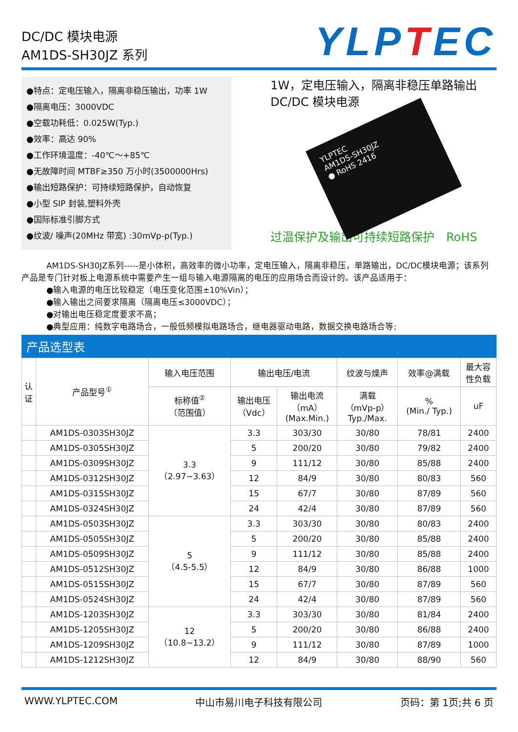DC/DC 模块电源
AM1DS-SH30JZ 系列
YLPTEC
●特点：定电压输入，隔离非稳压输出，功率 1W
●隔离电压：3000VDC
●空载功耗低：0.025W(Typ.)
●效率：高达 90%
●工作环境温度：-40℃～+85℃
●无故障时间 MTBF≥350 万小时(3500000Hrs)
●输出短路保护：可持续短路保护，自动恢复
●小型 SIP 封装,塑料外壳
●国际标准引脚方式
●纹波/ 噪声(20MHz 带宽) :30mVp-p(Typ.)
1W，定电压输入，隔离非稳压单路输出
DC/DC 模块电源
YLPTEC
AM1DS-SH30JZ
● RoHS 2416
过温保护及输出可持续短路保护　RoHS
　　　AM1DS-SH30JZ系列-----是小体积，高效率的微小功率，定电压输入，隔离非稳压，单路输出，DC/DC模块电源；该系列产品是专门针对板上电源系统中需要产生一组与输入电源隔离的电压的应用场合而设计的。该产品适用于：
　　　●输入电源的电压比较稳定（电压变化范围±10%Vin）；
　　　●输入输出之间要求隔离（隔离电压≤3000VDC）；
　　　●对输出电压稳定度要求不高；
　　　●典型应用：纯数字电路场合，一般低频模拟电路场合，继电器驱动电路，数据交换电路场合等;
产品选型表
| 认 证 | 产品型号<sup>①</sup> | 输入电压范围 | 输出电压/电流 | | 纹波与燥声 | 效率@满载 | 最大容 性负载 |
| --- | --- | --- | --- | --- | --- | --- | --- |
| | | 标称值<sup>②</sup> （范围值） | 输出电压 （Vdc） | 输出电流 （mA） (Max.Min.) | 满载 （mVp-p） Typ./Max. | % (Min./ Typ.) | uF |
| | AM1DS-0303SH30JZ | 3.3 （2.97~3.63） | 3.3 | 303/30 | 30/80 | 78/81 | 2400 |
| | AM1DS-0305SH30JZ | | 5 | 200/20 | 30/80 | 79/82 | 2400 |
| | AM1DS-0309SH30JZ | | 9 | 111/12 | 30/80 | 85/88 | 2400 |
| | AM1DS-0312SH30JZ | | 12 | 84/9 | 30/80 | 80/83 | 560 |
| | AM1DS-0315SH30JZ | | 15 | 67/7 | 30/80 | 87/89 | 560 |
| | AM1DS-0324SH30JZ | | 24 | 42/4 | 30/80 | 87/89 | 560 |
| | AM1DS-0503SH30JZ | 5 （4.5-5.5） | 3.3 | 303/30 | 30/80 | 80/83 | 2400 |
| | AM1DS-0505SH30JZ | | 5 | 200/20 | 30/80 | 85/88 | 2400 |
| | AM1DS-0509SH30JZ | | 9 | 111/12 | 30/80 | 85/88 | 2400 |
| | AM1DS-0512SH30JZ | | 12 | 84/9 | 30/80 | 86/88 | 1000 |
| | AM1DS-0515SH30JZ | | 15 | 67/7 | 30/80 | 87/89 | 560 |
| | AM1DS-0524SH30JZ | | 24 | 42/4 | 30/80 | 87/89 | 560 |
| | AM1DS-1203SH30JZ | 12 （10.8~13.2） | 3.3 | 303/30 | 30/80 | 81/84 | 2400 |
| | AM1DS-1205SH30JZ | | 5 | 200/20 | 30/80 | 86/88 | 2400 |
| | AM1DS-1209SH30JZ | | 9 | 111/12 | 30/80 | 87/89 | 1000 |
| | AM1DS-1212SH30JZ | | 12 | 84/9 | 30/80 | 88/90 | 560 |
WWW.YLPTEC.COM 中山市易川电子科技有限公司 页码：第 1页;共 6 页